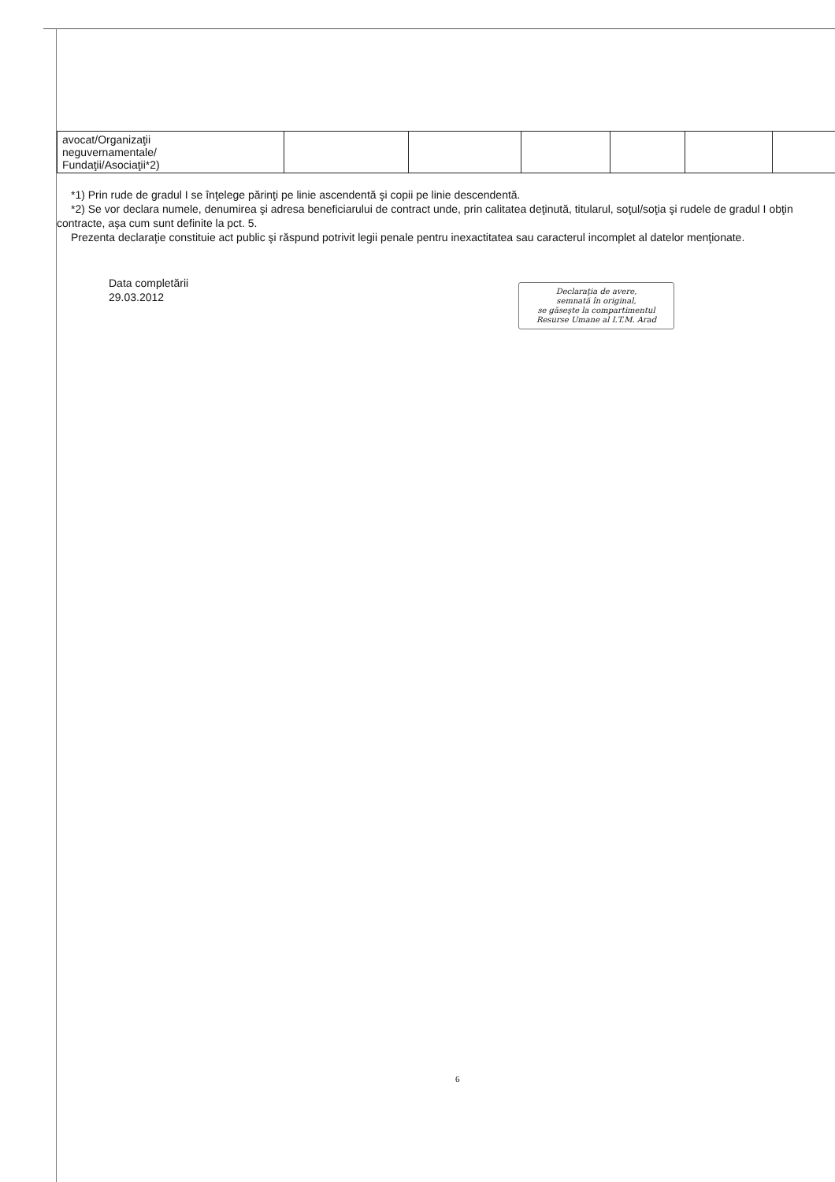| avocat/Organizaţii neguvernamentale/ Fundaţii/Asociaţii*2) | | | | | | |
*1) Prin rude de gradul I se înţelege părinţi pe linie ascendentă şi copii pe linie descendentă.
*2) Se vor declara numele, denumirea şi adresa beneficiarului de contract unde, prin calitatea deţinută, titularul, soţul/soţia şi rudele de gradul I obţin contracte, aşa cum sunt definite la pct. 5.
Prezenta declaraţie constituie act public şi răspund potrivit legii penale pentru inexactitatea sau caracterul incomplet al datelor menţionate.
Data completării
29.03.2012
Declaraţia de avere,
semnată în original,
se găseşte la compartimentul
Resurse Umane al I.T.M. Arad
6